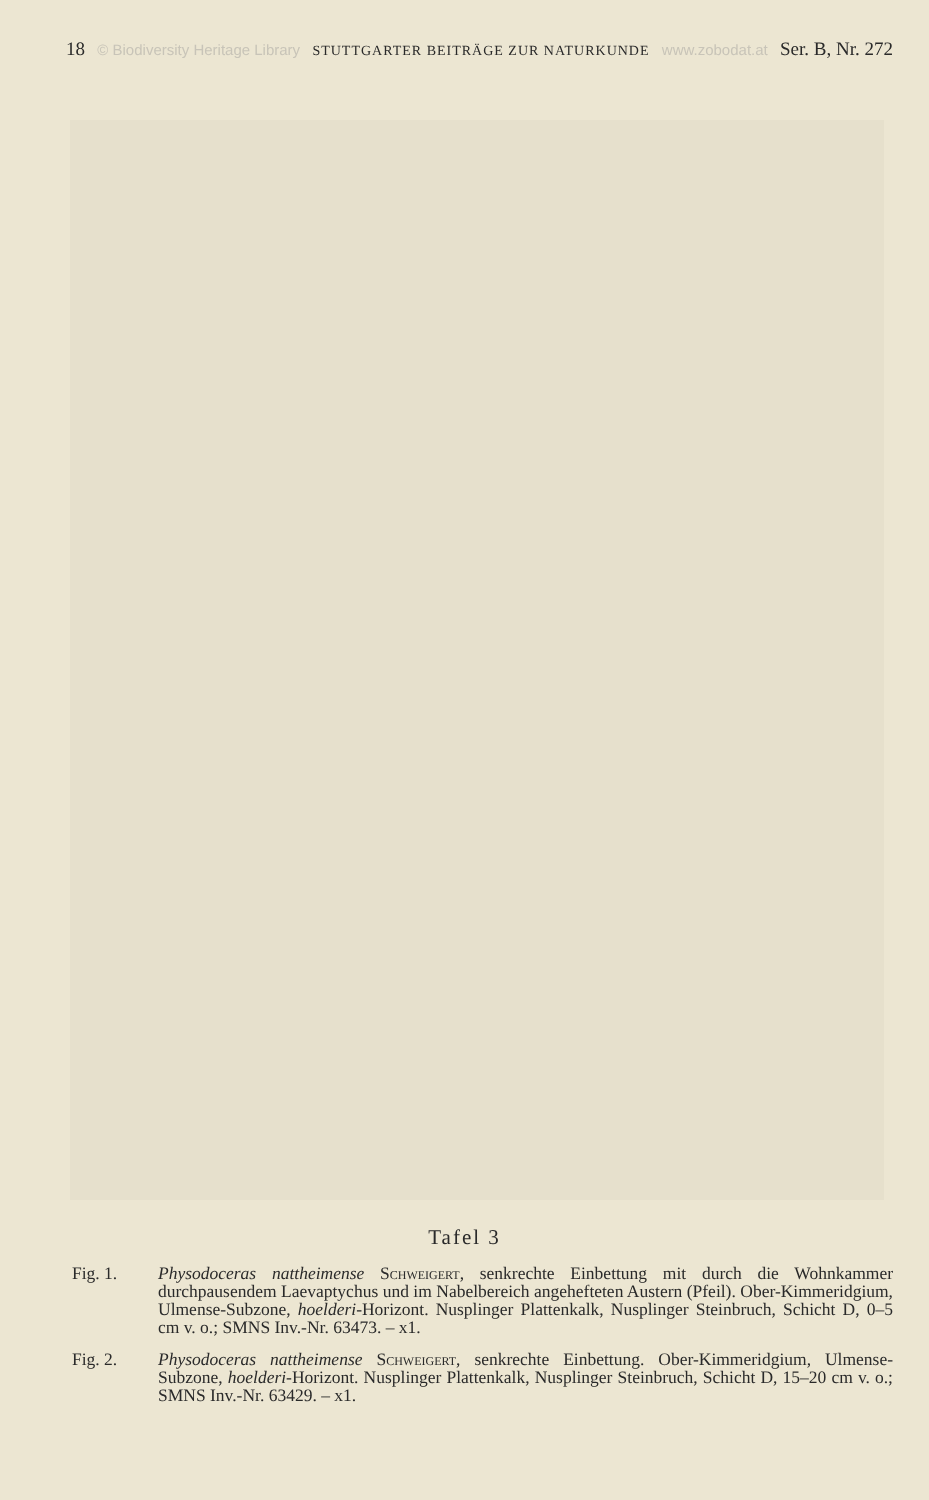18 © Biodiversity Heritage Library STUTTGARTER BEITRÄGE ZUR NATURKUNDE www.zobodat.at Ser. B, Nr. 272
Tafel 3
Fig. 1. Physodoceras nattheimense Schweigert, senkrechte Einbettung mit durch die Wohnkammer durchpausendem Laevaptychus und im Nabelbereich angehefteten Austern (Pfeil). Ober-Kimmeridgium, Ulmense-Subzone, hoelderi-Horizont. Nusplinger Plattenkalk, Nusplinger Steinbruch, Schicht D, 0–5 cm v. o.; SMNS Inv.-Nr. 63473. – x1.
Fig. 2. Physodoceras nattheimense Schweigert, senkrechte Einbettung. Ober-Kimmeridgium, Ulmense-Subzone, hoelderi-Horizont. Nusplinger Plattenkalk, Nusplinger Steinbruch, Schicht D, 15–20 cm v. o.; SMNS Inv.-Nr. 63429. – x1.